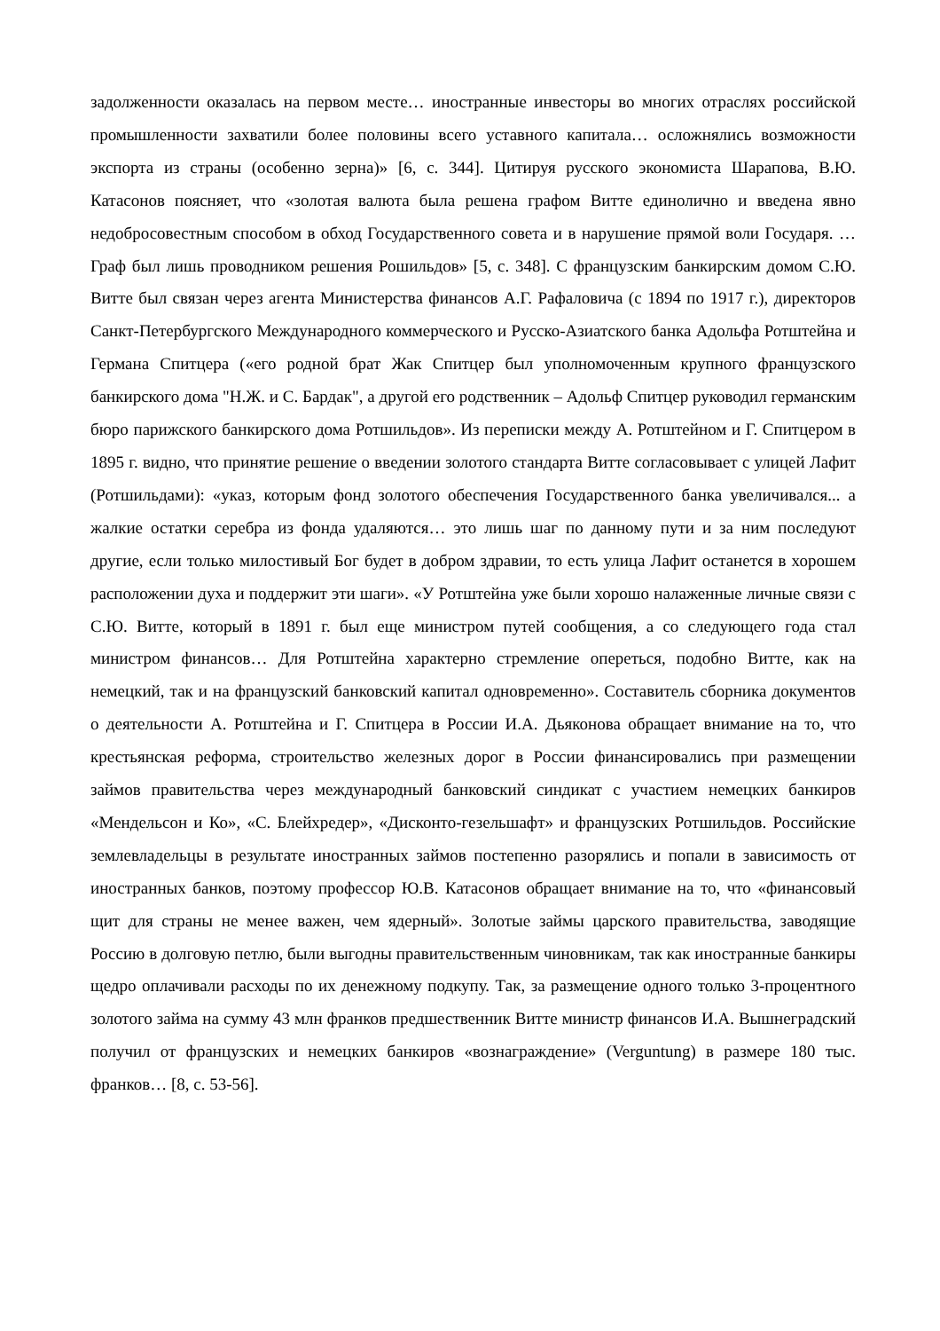задолженности оказалась на первом месте… иностранные инвесторы во многих отраслях российской промышленности захватили более половины всего уставного капитала… осложнялись возможности экспорта из страны (особенно зерна)» [6, с. 344]. Цитируя русского экономиста Шарапова, В.Ю. Катасонов поясняет, что «золотая валюта была решена графом Витте единолично и введена явно недобросовестным способом в обход Государственного совета и в нарушение прямой воли Государя. …Граф был лишь проводником решения Рошильдов» [5, с. 348]. С французским банкирским домом С.Ю. Витте был связан через агента Министерства финансов А.Г. Рафаловича (с 1894 по 1917 г.), директоров Санкт-Петербургского Международного коммерческого и Русско-Азиатского банка Адольфа Ротштейна и Германа Спитцера («его родной брат Жак Спитцер был уполномоченным крупного французского банкирского дома "Н.Ж. и С. Бардак", а другой его родственник – Адольф Спитцер руководил германским бюро парижского банкирского дома Ротшильдов». Из переписки между А. Ротштейном и Г. Спитцером в 1895 г. видно, что принятие решение о введении золотого стандарта Витте согласовывает с улицей Лафит (Ротшильдами): «указ, которым фонд золотого обеспечения Государственного банка увеличивался... а жалкие остатки серебра из фонда удаляются… это лишь шаг по данному пути и за ним последуют другие, если только милостивый Бог будет в добром здравии, то есть улица Лафит останется в хорошем расположении духа и поддержит эти шаги». «У Ротштейна уже были хорошо налаженные личные связи с С.Ю. Витте, который в 1891 г. был еще министром путей сообщения, а со следующего года стал министром финансов… Для Ротштейна характерно стремление опереться, подобно Витте, как на немецкий, так и на французский банковский капитал одновременно». Составитель сборника документов о деятельности А. Ротштейна и Г. Спитцера в России И.А. Дьяконова обращает внимание на то, что крестьянская реформа, строительство железных дорог в России финансировались при размещении займов правительства через международный банковский синдикат с участием немецких банкиров «Мендельсон и Ко», «С. Блейхредер», «Дисконто-гезельшафт» и французских Ротшильдов. Российские землевладельцы в результате иностранных займов постепенно разорялись и попали в зависимость от иностранных банков, поэтому профессор Ю.В. Катасонов обращает внимание на то, что «финансовый щит для страны не менее важен, чем ядерный». Золотые займы царского правительства, заводящие Россию в долговую петлю, были выгодны правительственным чиновникам, так как иностранные банкиры щедро оплачивали расходы по их денежному подкупу. Так, за размещение одного только 3-процентного золотого займа на сумму 43 млн франков предшественник Витте министр финансов И.А. Вышнеградский получил от французских и немецких банкиров «вознаграждение» (Verguntung) в размере 180 тыс. франков… [8, с. 53-56].